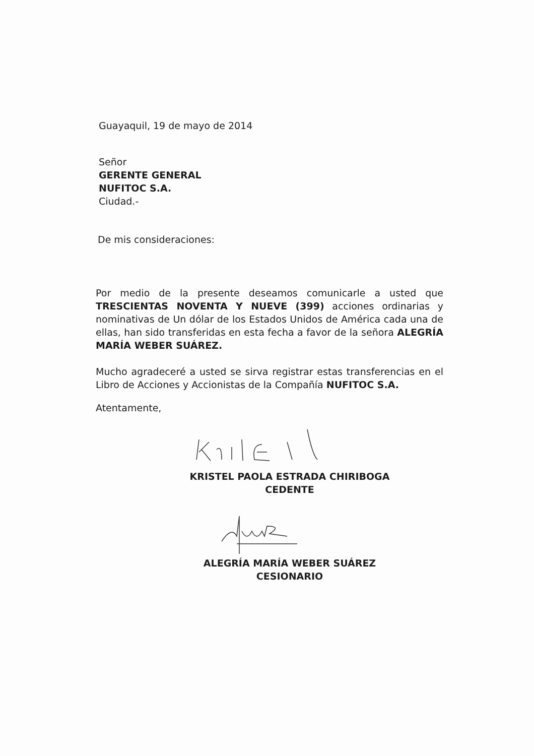Guayaquil, 19 de mayo de 2014
Señor
GERENTE GENERAL
NUFITOC S.A.
Ciudad.-
De mis consideraciones:
Por medio de la presente deseamos comunicarle a usted que TRESCIENTAS NOVENTA Y NUEVE (399) acciones ordinarias y nominativas de Un dólar de los Estados Unidos de América cada una de ellas, han sido transferidas en esta fecha a favor de la señora ALEGRÍA MARÍA WEBER SUÁREZ.
Mucho agradeceré a usted se sirva registrar estas transferencias en el Libro de Acciones y Accionistas de la Compañía NUFITOC S.A.
Atentamente,
KRISTEL PAOLA ESTRADA CHIRIBOGA
CEDENTE
ALEGRÍA MARÍA WEBER SUÁREZ
CESIONARIO